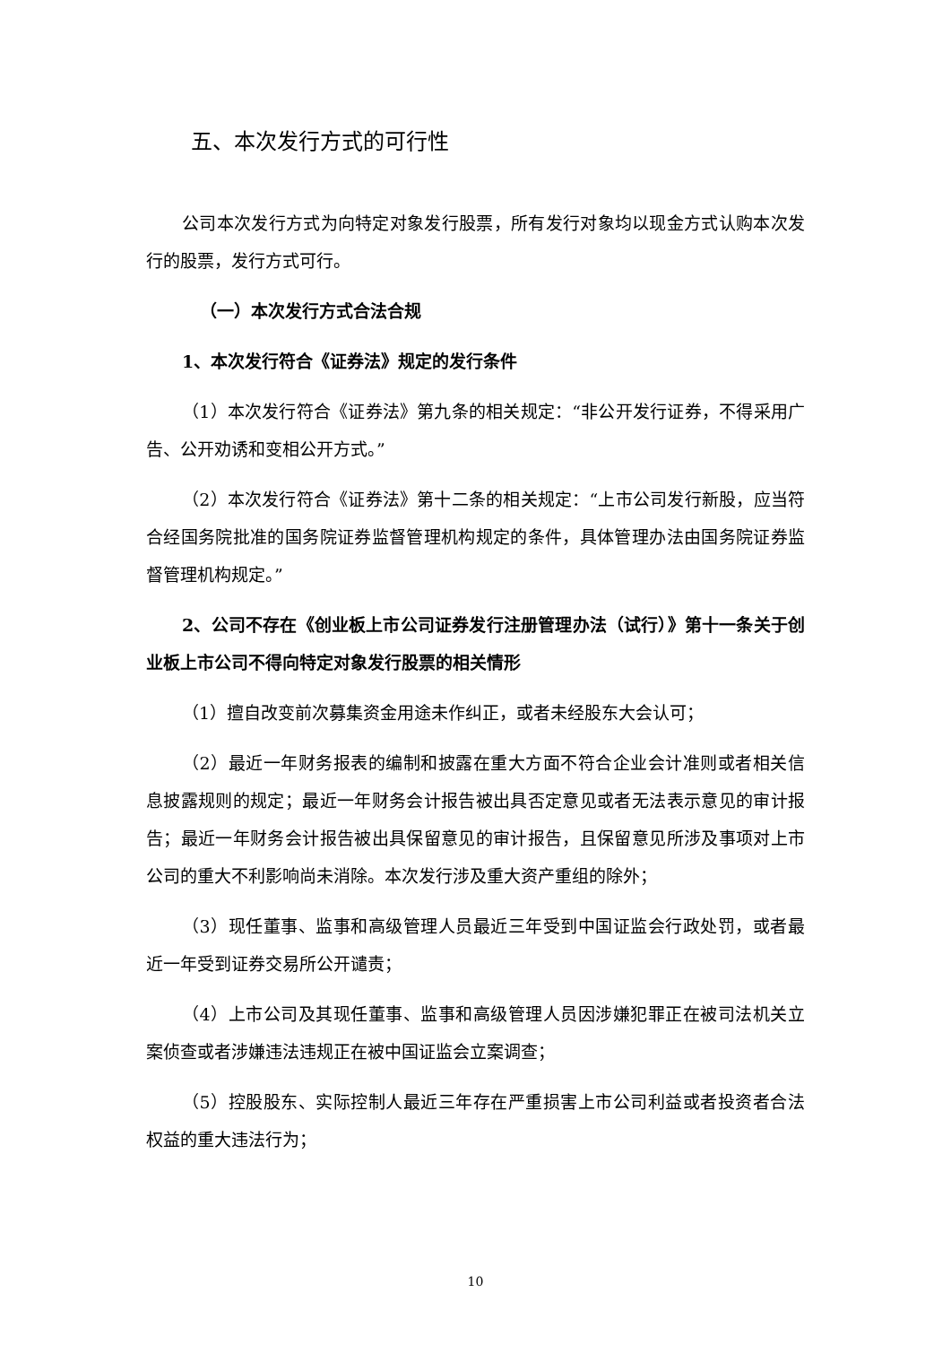五、本次发行方式的可行性
公司本次发行方式为向特定对象发行股票，所有发行对象均以现金方式认购本次发行的股票，发行方式可行。
（一）本次发行方式合法合规
1、本次发行符合《证券法》规定的发行条件
（1）本次发行符合《证券法》第九条的相关规定：“非公开发行证券，不得采用广告、公开劝诱和变相公开方式。”
（2）本次发行符合《证券法》第十二条的相关规定：“上市公司发行新股，应当符合经国务院批准的国务院证券监督管理机构规定的条件，具体管理办法由国务院证券监督管理机构规定。”
2、公司不存在《创业板上市公司证券发行注册管理办法（试行）》第十一条关于创业板上市公司不得向特定对象发行股票的相关情形
（1）擅自改变前次募集资金用途未作纠正，或者未经股东大会认可；
（2）最近一年财务报表的编制和披露在重大方面不符合企业会计准则或者相关信息披露规则的规定；最近一年财务会计报告被出具否定意见或者无法表示意见的审计报告；最近一年财务会计报告被出具保留意见的审计报告，且保留意见所涉及事项对上市公司的重大不利影响尚未消除。本次发行涉及重大资产重组的除外；
（3）现任董事、监事和高级管理人员最近三年受到中国证监会行政处罚，或者最近一年受到证券交易所公开谴责；
（4）上市公司及其现任董事、监事和高级管理人员因涉嫌犯罪正在被司法机关立案侦查或者涉嫌违法违规正在被中国证监会立案调查；
（5）控股股东、实际控制人最近三年存在严重损害上市公司利益或者投资者合法权益的重大违法行为；
10